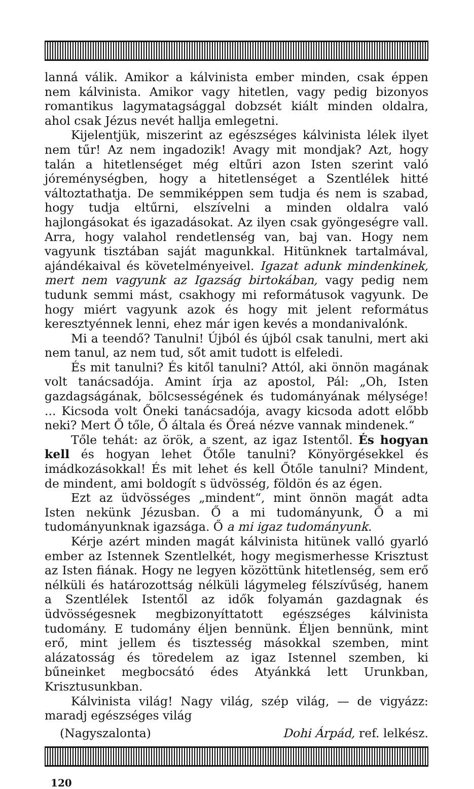lanná válik. Amikor a kálvinista ember minden, csak éppen nem kálvinista. Amikor vagy hitetlen, vagy pedig bizonyos romantikus lagymatagsággal dobzsét kiált minden oldalra, ahol csak Jézus nevét hallja emlegetni.
Kijelentjük, miszerint az egészséges kálvinista lélek ilyet nem tűr! Az nem ingadozik! Avagy mit mondjak? Azt, hogy talán a hitetlenséget még eltűri azon Isten szerint való jóreménységben, hogy a hitetlenséget a Szentlélek hitté változtathatja. De semmiképpen sem tudja és nem is szabad, hogy tudja eltűrni, elszívelni a minden oldalra való hajlongásokat és igazadásokat. Az ilyen csak gyöngeségre vall. Arra, hogy valahol rendetlenség van, baj van. Hogy nem vagyunk tisztában saját magunkkal. Hitünknek tartalmával, ajándékaival és követelményeivel. Igazat adunk mindenkinek, mert nem vagyunk az Igazság birtokában, vagy pedig nem tudunk semmi mást, csakhogy mi reformátusok vagyunk. De hogy miért vagyunk azok és hogy mit jelent református keresztyénnek lenni, ehez már igen kevés a mondanivalónk.
Mi a teendő? Tanulni! Újból és újból csak tanulni, mert aki nem tanul, az nem tud, sőt amit tudott is elfeledi.
És mit tanulni? És kitől tanulni? Attól, aki önnön magának volt tanácsadója. Amint írja az apostol, Pál: „Oh, Isten gazdagságának, bölcsességének és tudományának mélysége! ... Kicsoda volt Őneki tanácsadója, avagy kicsoda adott előbb neki? Mert Ő tőle, Ő általa és Őreá nézve vannak mindenek.“
Tőle tehát: az örök, a szent, az igaz Istentől. És hogyan kell és hogyan lehet Őtőle tanulni? Könyörgésekkel és imádkozásokkal! És mit lehet és kell Őtőle tanulni? Mindent, de mindent, ami boldogít s üdvösség, földön és az égen.
Ezt az üdvösséges „mindent“, mint önnön magát adta Isten nekünk Jézusban. Ő a mi tudományunk, Ő a mi tudományunknak igazsága. Ő a mi igaz tudományunk.
Kérje azért minden magát kálvinista hitünek valló gyarló ember az Istennek Szentlelkét, hogy megismerhesse Krisztust az Isten fiának. Hogy ne legyen közöttünk hitetlenség, sem erő nélküli és határozottság nélküli lágymeleg félszívűség, hanem a Szentlélek Istentől az idők folyamán gazdagnak és üdvösségesnek megbizonyíttatott egészséges kálvinista tudomány. E tudomány éljen bennünk. Éljen bennünk, mint erő, mint jellem és tisztesség másokkal szemben, mint alázatosság és töredelem az igaz Istennel szemben, ki bűneinket megbocsátó édes Atyánkká lett Urunkban, Krisztusunkban.
Kálvinista világ! Nagy világ, szép világ, — de vigyázz: maradj egészséges világ
(Nagyszalonta) Dohi Árpád, ref. lelkész.
120